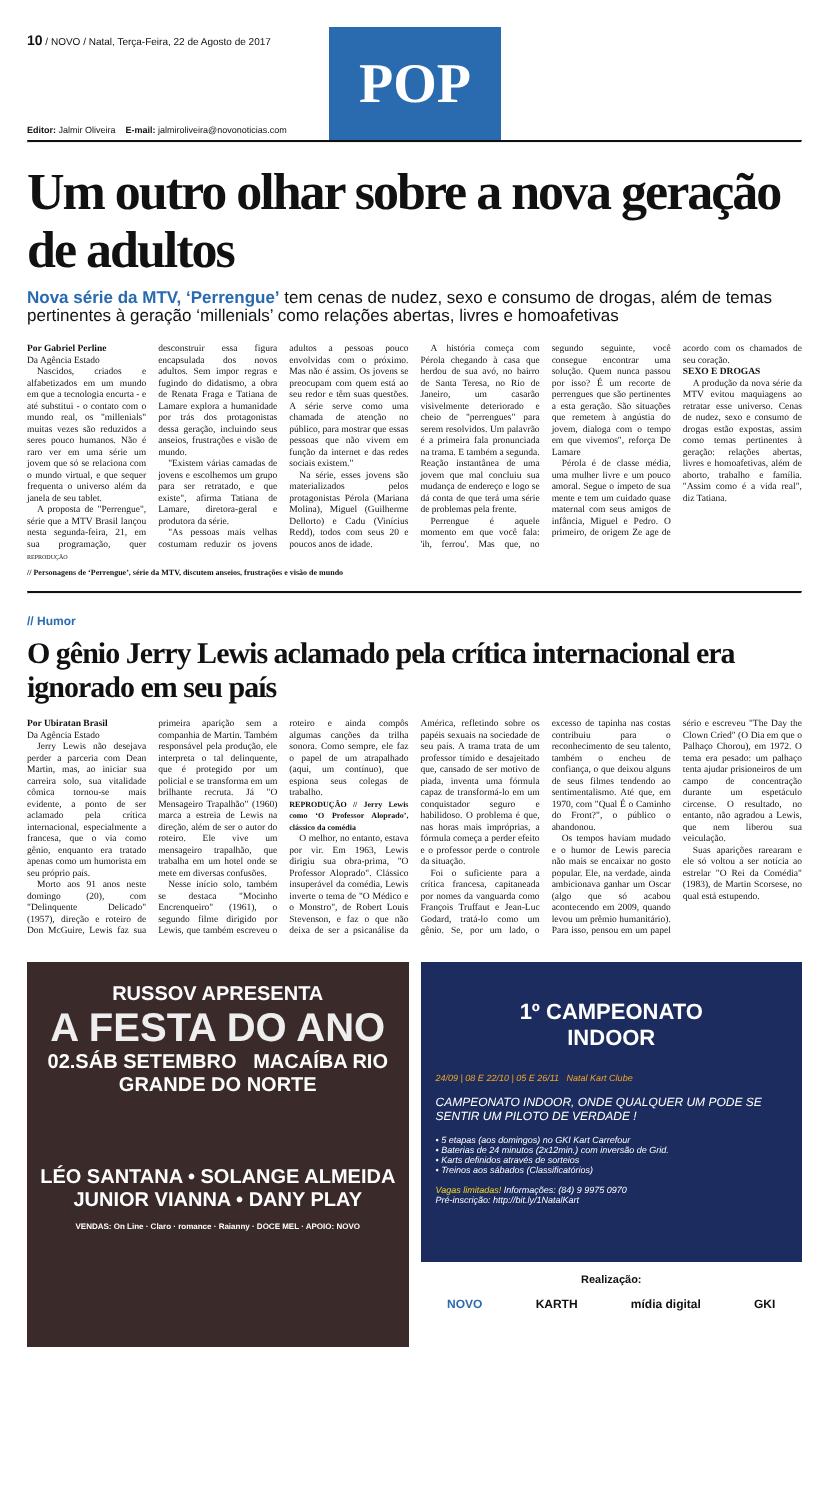10 / NOVO / Natal, Terça-Feira, 22 de Agosto de 2017
POP
Editor: Jalmir Oliveira E-mail: jalmiroliveira@novonoticias.com
Um outro olhar sobre a nova geração de adultos
Nova série da MTV, ‘Perrengue’ tem cenas de nudez, sexo e consumo de drogas, além de temas pertinentes à geração ‘millenials’ como relações abertas, livres e homoafetivas
Por Gabriel Perline
Da Agência Estado
Nascidos, criados e alfabetizados em um mundo em que a tecnologia encurta - e até substitui - o contato com o mundo real, os "millenials" muitas vezes são reduzidos a seres pouco humanos. Não é raro ver em uma série um jovem que só se relaciona com o mundo virtual, e que sequer frequenta o universo além da janela de seu tablet.
A proposta de "Perrengue", série que a MTV Brasil lançou nesta segunda-feira, 21, em sua programação, quer desconstruir essa figura encapsulada dos novos adultos. Sem impor regras e fugindo do didatismo, a obra de Renata Fraga e Tatiana de Lamare explora a humanidade por trás dos protagonistas dessa geração, incluindo seus anseios, frustrações e visão de mundo.
"Existem várias camadas de jovens e escolhemos um grupo para ser retratado, e que existe", afirma Tatiana de Lamare, diretora-geral e produtora da série.
"As pessoas mais velhas costumam reduzir os jovens adultos a pessoas pouco envolvidas com o próximo. Mas não é assim. Os jovens se preocupam com quem está ao seu redor e têm suas questões. A série serve como uma chamada de atenção no público, para mostrar que essas pessoas que não vivem em função da internet e das redes sociais existem."
Na série, esses jovens são materializados pelos protagonistas Pérola (Mariana Molina), Miguel (Guilherme Dellorto) e Cadu (Vinícius Redd), todos com seus 20 e poucos anos de idade.
A história começa com Pérola chegando à casa que herdou de sua avó, no bairro de Santa Teresa, no Rio de Janeiro, um casarão visivelmente deteriorado e cheio de "perrengues" para serem resolvidos. Um palavrão é a primeira fala pronunciada na trama. E também a segunda. Reação instantânea de uma jovem que mal concluiu sua mudança de endereço e logo se dá conta de que terá uma série de problemas pela frente.
Perrengue é aquele momento em que você fala: 'ih, ferrou'. Mas que, no segundo seguinte, você consegue encontrar uma solução. Quem nunca passou por isso? É um recorte de perrengues que são pertinentes a esta geração. São situações que remetem à angústia do jovem, dialoga com o tempo em que vivemos", reforça De Lamare
Pérola é de classe média, uma mulher livre e um pouco amoral. Segue o ímpeto de sua mente e tem um cuidado quase maternal com seus amigos de infância, Miguel e Pedro. O primeiro, de origem Ze age de acordo com os chamados de seu coração.
SEXO E DROGAS
A produção da nova série da MTV evitou maquiagens ao retratar esse universo. Cenas de nudez, sexo e consumo de drogas estão expostas, assim como temas pertinentes à geração: relações abertas, livres e homoafetivas, além de aborto, trabalho e família. "Assim como é a vida real", diz Tatiana.
REPRODUÇÃO
// Personagens de ‘Perrengue’, série da MTV, discutem anseios, frustrações e visão de mundo
// Humor
O gênio Jerry Lewis aclamado pela crítica internacional era ignorado em seu país
Por Ubiratan Brasil
Da Agência Estado
Jerry Lewis não desejava perder a parceria com Dean Martin, mas, ao iniciar sua carreira solo, sua vitalidade cômica tornou-se mais evidente, a ponto de ser aclamado pela crítica internacional, especialmente a francesa, que o via como gênio, enquanto era tratado apenas como um humorista em seu próprio país.
Morto aos 91 anos neste domingo (20), com "Delinquente Delicado" (1957), direção e roteiro de Don McGuire, Lewis faz sua primeira aparição sem a companhia de Martin. Também responsável pela produção, ele interpreta o tal delinquente, que é protegido por um policial e se transforma em um brilhante recruta. Já "O Mensageiro Trapalhão" (1960) marca a estreia de Lewis na direção, além de ser o autor do roteiro. Ele vive um mensageiro trapalhão, que trabalha em um hotel onde se mete em diversas confusões.
Nesse início solo, também se destaca "Mocinho Encrenqueiro" (1961), o segundo filme dirigido por Lewis, que também escreveu o roteiro e ainda compôs algumas canções da trilha sonora. Como sempre, ele faz o papel de um atrapalhado (aqui, um contínuo), que espiona seus colegas de trabalho.
REPRODUÇÃO // Jerry Lewis como ‘O Professor Aloprado’, clássico da comédia
O melhor, no entanto, estava por vir. Em 1963, Lewis dirigiu sua obra-prima, "O Professor Aloprado". Clássico insuperável da comédia, Lewis inverte o tema de "O Médico e o Monstro", de Robert Louis Stevenson, e faz o que não deixa de ser a psicanálise da América, refletindo sobre os papéis sexuais na sociedade de seu país. A trama trata de um professor tímido e desajeitado que, cansado de ser motivo de piada, inventa uma fórmula capaz de transformá-lo em um conquistador seguro e habilidoso. O problema é que, nas horas mais impróprias, a fórmula começa a perder efeito e o professor perde o controle da situação.
Foi o suficiente para a crítica francesa, capitaneada por nomes da vanguarda como François Truffaut e Jean-Luc Godard, tratá-lo como um gênio. Se, por um lado, o excesso de tapinha nas costas contribuiu para o reconhecimento de seu talento, também o encheu de confiança, o que deixou alguns de seus filmes tendendo ao sentimentalismo. Até que, em 1970, com "Qual É o Caminho do Front?", o público o abandonou.
Os tempos haviam mudado e o humor de Lewis parecia não mais se encaixar no gosto popular. Ele, na verdade, ainda ambicionava ganhar um Oscar (algo que só acabou acontecendo em 2009, quando levou um prêmio humanitário). Para isso, pensou em um papel sério e escreveu "The Day the Clown Cried" (O Dia em que o Palhaço Chorou), em 1972. O tema era pesado: um palhaço tenta ajudar prisioneiros de um campo de concentração durante um espetáculo circense. O resultado, no entanto, não agradou a Lewis, que nem liberou sua veiculação.
Suas aparições rarearam e ele só voltou a ser notícia ao estrelar "O Rei da Comédia" (1983), de Martin Scorsese, no qual está estupendo.
RUSSOV APRESENTA
A FESTA DO ANO
02.SÁB SETEMBRO MACAÍBA RIO GRANDE DO NORTE
LÉO SANTANA • SOLANGE ALMEIDA
JUNIOR VIANNA • DANY PLAY
VENDAS: On Line · Claro · romance · Raianny · DOCE MEL · APOIO: NOVO
1º CAMPEONATO
INDOOR
24/09 | 08 E 22/10 | 05 E 26/11 Natal Kart Clube
CAMPEONATO INDOOR, ONDE QUALQUER UM PODE SE SENTIR UM PILOTO DE VERDADE !
• 5 etapas (aos domingos) no GKI Kart Carrefour
• Baterias de 24 minutos (2x12min.) com inversão de Grid.
• Karts definidos através de sorteios
• Treinos aos sábados (Classificatórios)
Vagas limitadas! Informações: (84) 9 9975 0970
Pré-inscrição: http://bit.ly/1NatalKart
Realização:
NOVO KARTH mídia digital GKI